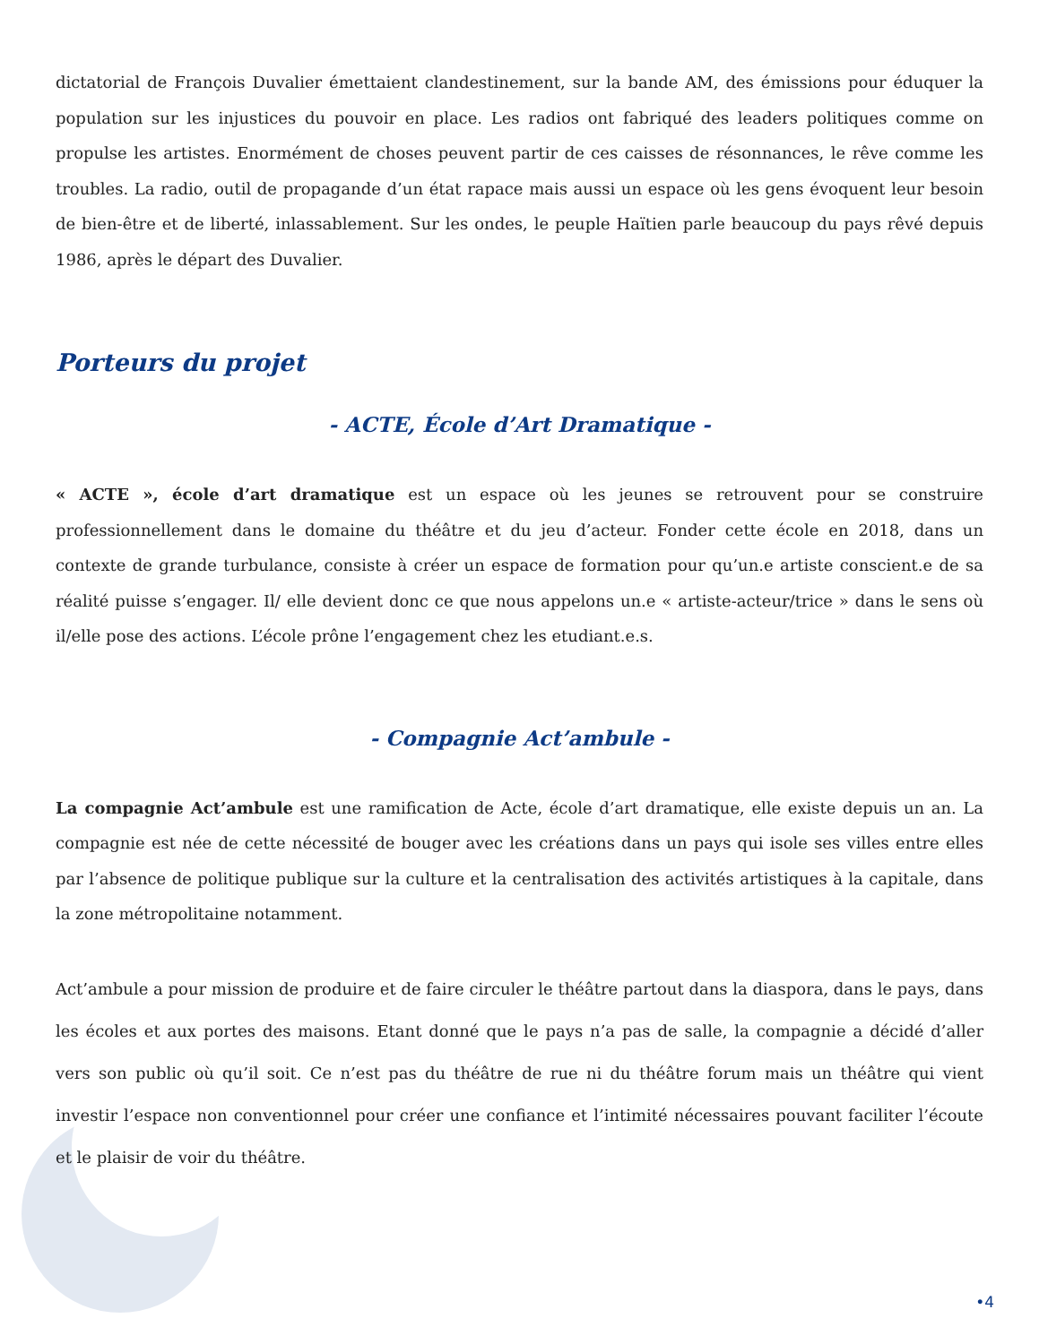dictatorial de François Duvalier émettaient clandestinement, sur la bande AM, des émissions pour éduquer la population sur les injustices du pouvoir en place. Les radios ont fabriqué des leaders politiques comme on propulse les artistes. Enormément de choses peuvent partir de ces caisses de résonnances, le rêve comme les troubles. La radio, outil de propagande d’un état rapace mais aussi un espace où les gens évoquent leur besoin de bien-être et de liberté, inlassablement. Sur les ondes, le peuple Haïtien parle beaucoup du pays rêvé depuis 1986, après le départ des Duvalier.
Porteurs du projet
- ACTE, École d’Art Dramatique -
« ACTE », école d’art dramatique est un espace où les jeunes se retrouvent pour se construire professionnellement dans le domaine du théâtre et du jeu d’acteur. Fonder cette école en 2018, dans un contexte de grande turbulance, consiste à créer un espace de formation pour qu’un.e artiste conscient.e de sa réalité puisse s’engager. Il/ elle devient donc ce que nous appelons un.e « artiste-acteur/trice » dans le sens où il/elle pose des actions. L’école prône l’engagement chez les etudiant.e.s.
- Compagnie Act’ambule -
La compagnie Act’ambule est une ramification de Acte, école d’art dramatique, elle existe depuis un an. La compagnie est née de cette nécessité de bouger avec les créations dans un pays qui isole ses villes entre elles par l’absence de politique publique sur la culture et la centralisation des activités artistiques à la capitale, dans la zone métropolitaine notamment.
Act’ambule a pour mission de produire et de faire circuler le théâtre partout dans la diaspora, dans le pays, dans les écoles et aux portes des maisons. Etant donné que le pays n’a pas de salle, la compagnie a décidé d’aller vers son public où qu’il soit. Ce n’est pas du théâtre de rue ni du théâtre forum mais un théâtre qui vient investir l’espace non conventionnel pour créer une confiance et l’intimité nécessaires pouvant faciliter l’écoute et le plaisir de voir du théâtre.
•4